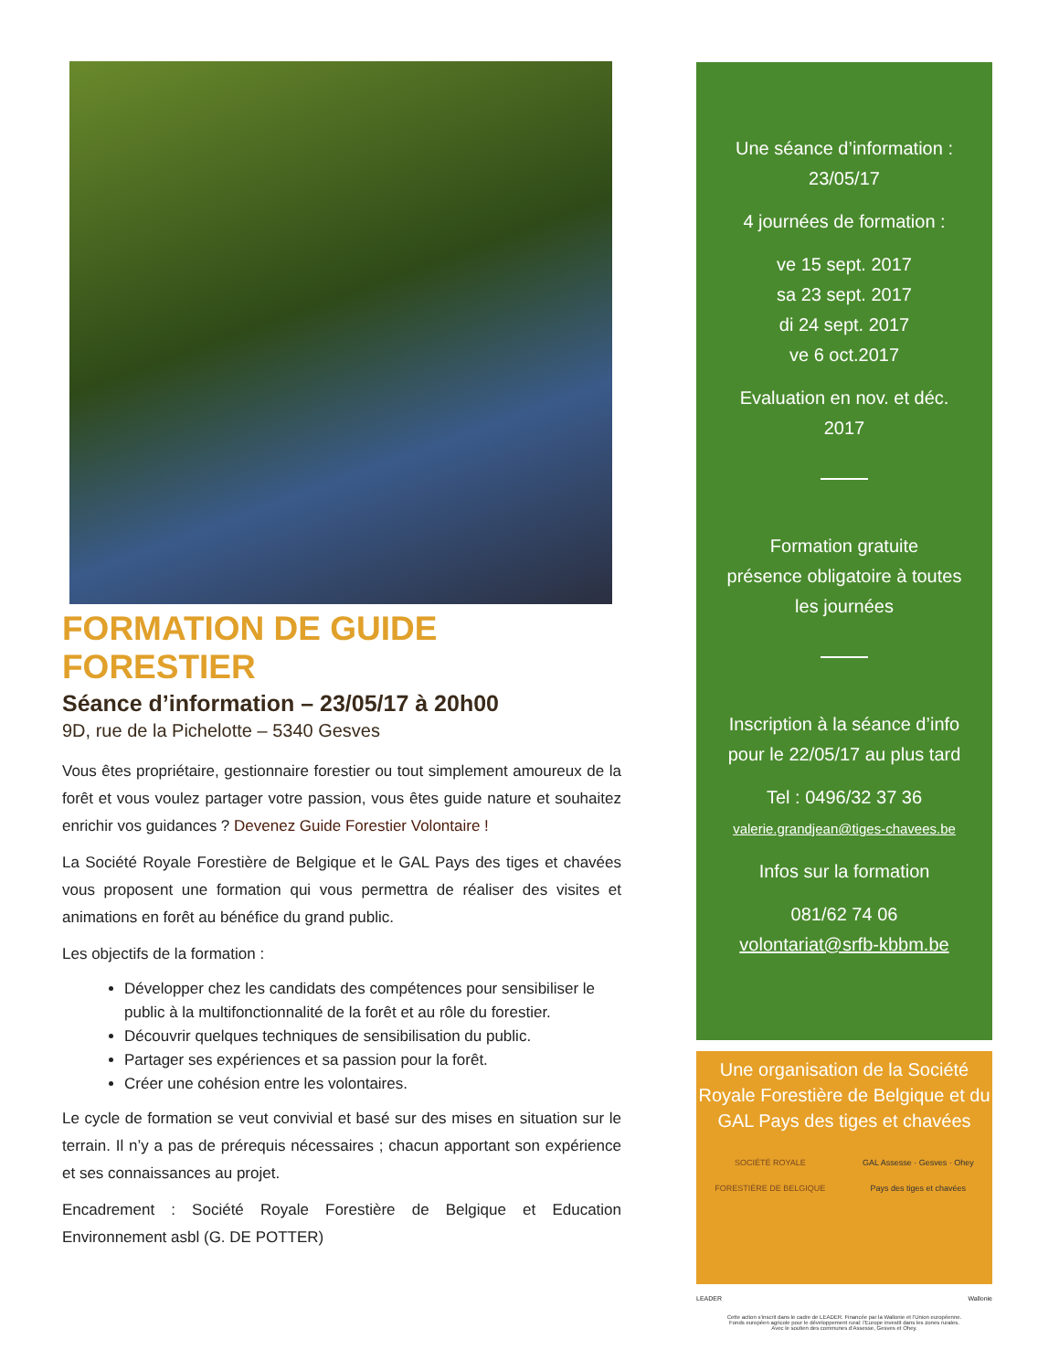FORMATION DE GUIDE FORESTIER
Séance d’information – 23/05/17 à 20h00
9D, rue de la Pichelotte – 5340 Gesves
Vous êtes propriétaire, gestionnaire forestier ou tout simplement amoureux de la forêt et vous voulez partager votre passion, vous êtes guide nature et souhaitez enrichir vos guidances ? Devenez Guide Forestier Volontaire !
La Société Royale Forestière de Belgique et le GAL Pays des tiges et chavées vous proposent une formation qui vous permettra de réaliser des visites et animations en forêt au bénéfice du grand public.
Les objectifs de la formation :
Développer chez les candidats des compétences pour sensibiliser le public à la multifonctionnalité de la forêt et au rôle du forestier.
Découvrir quelques techniques de sensibilisation du public.
Partager ses expériences et sa passion pour la forêt.
Créer une cohésion entre les volontaires.
Le cycle de formation se veut convivial et basé sur des mises en situation sur le terrain. Il n’y a pas de prérequis nécessaires ; chacun apportant son expérience et ses connaissances au projet.
Encadrement : Société Royale Forestière de Belgique et Education Environnement asbl (G. DE POTTER)
Une séance d’information :
23/05/17
4 journées de formation :
ve 15 sept. 2017
sa 23 sept. 2017
di 24 sept. 2017
ve 6 oct.2017
Evaluation en nov. et déc.
2017
Formation gratuite
présence obligatoire à toutes
les journées
Inscription à la séance d’info
pour le 22/05/17 au plus tard
Tel : 0496/32 37 36
valerie.grandjean@tiges-chavees.be
Infos sur la formation
081/62 74 06
volontariat@srfb-kbbm.be
Une organisation de la Société Royale Forestière de Belgique et du GAL Pays des tiges et chavées
SOCIÉTÉ ROYALE
FORESTIÈRE DE BELGIQUE GAL Assesse · Gesves · Ohey
Pays des tiges et chavées
LEADER Wallonie
Cette action s’inscrit dans le cadre de LEADER. Financée par la Wallonie et l’Union européenne.
Fonds européen agricole pour le développement rural: l’Europe investit dans les zones rurales.
Avec le soutien des communes d’Assesse, Gesves et Ohey.